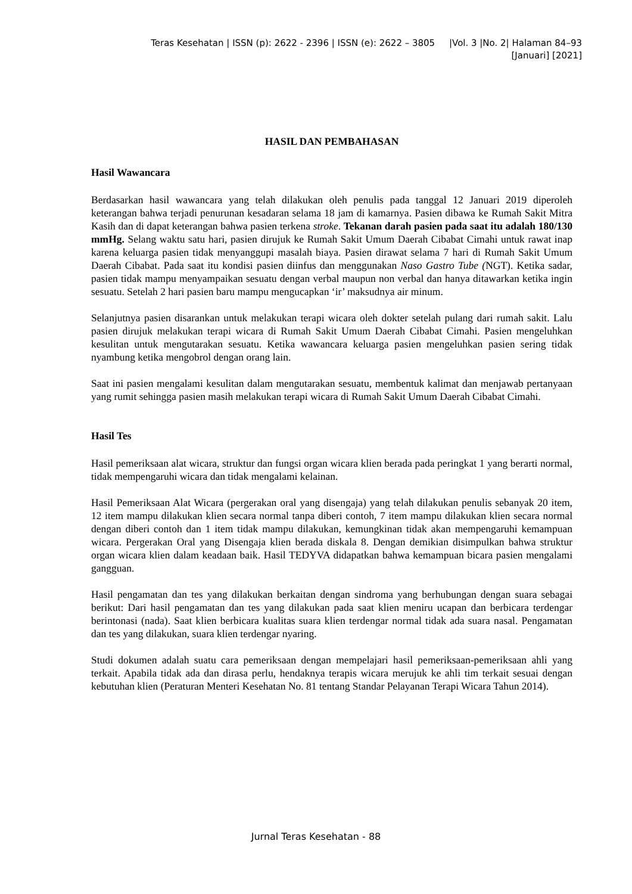Teras Kesehatan | ISSN (p): 2622 - 2396 | ISSN (e): 2622 – 3805 |Vol. 3 |No. 2| Halaman 84–93
[Januari] [2021]
HASIL DAN PEMBAHASAN
Hasil Wawancara
Berdasarkan hasil wawancara yang telah dilakukan oleh penulis pada tanggal 12 Januari 2019 diperoleh keterangan bahwa terjadi penurunan kesadaran selama 18 jam di kamarnya. Pasien dibawa ke Rumah Sakit Mitra Kasih dan di dapat keterangan bahwa pasien terkena stroke. Tekanan darah pasien pada saat itu adalah 180/130 mmHg. Selang waktu satu hari, pasien dirujuk ke Rumah Sakit Umum Daerah Cibabat Cimahi untuk rawat inap karena keluarga pasien tidak menyanggupi masalah biaya. Pasien dirawat selama 7 hari di Rumah Sakit Umum Daerah Cibabat. Pada saat itu kondisi pasien diinfus dan menggunakan Naso Gastro Tube (NGT). Ketika sadar, pasien tidak mampu menyampaikan sesuatu dengan verbal maupun non verbal dan hanya ditawarkan ketika ingin sesuatu. Setelah 2 hari pasien baru mampu mengucapkan ‘ir’ maksudnya air minum.
Selanjutnya pasien disarankan untuk melakukan terapi wicara oleh dokter setelah pulang dari rumah sakit. Lalu pasien dirujuk melakukan terapi wicara di Rumah Sakit Umum Daerah Cibabat Cimahi. Pasien mengeluhkan kesulitan untuk mengutarakan sesuatu. Ketika wawancara keluarga pasien mengeluhkan pasien sering tidak nyambung ketika mengobrol dengan orang lain.
Saat ini pasien mengalami kesulitan dalam mengutarakan sesuatu, membentuk kalimat dan menjawab pertanyaan yang rumit sehingga pasien masih melakukan terapi wicara di Rumah Sakit Umum Daerah Cibabat Cimahi.
Hasil Tes
Hasil pemeriksaan alat wicara, struktur dan fungsi organ wicara klien berada pada peringkat 1 yang berarti normal, tidak mempengaruhi wicara dan tidak mengalami kelainan.
Hasil Pemeriksaan Alat Wicara (pergerakan oral yang disengaja) yang telah dilakukan penulis sebanyak 20 item, 12 item mampu dilakukan klien secara normal tanpa diberi contoh, 7 item mampu dilakukan klien secara normal dengan diberi contoh dan 1 item tidak mampu dilakukan, kemungkinan tidak akan mempengaruhi kemampuan wicara. Pergerakan Oral yang Disengaja klien berada diskala 8. Dengan demikian disimpulkan bahwa struktur organ wicara klien dalam keadaan baik. Hasil TEDYVA didapatkan bahwa kemampuan bicara pasien mengalami gangguan.
Hasil pengamatan dan tes yang dilakukan berkaitan dengan sindroma yang berhubungan dengan suara sebagai berikut: Dari hasil pengamatan dan tes yang dilakukan pada saat klien meniru ucapan dan berbicara terdengar berintonasi (nada). Saat klien berbicara kualitas suara klien terdengar normal tidak ada suara nasal. Pengamatan dan tes yang dilakukan, suara klien terdengar nyaring.
Studi dokumen adalah suatu cara pemeriksaan dengan mempelajari hasil pemeriksaan-pemeriksaan ahli yang terkait. Apabila tidak ada dan dirasa perlu, hendaknya terapis wicara merujuk ke ahli tim terkait sesuai dengan kebutuhan klien (Peraturan Menteri Kesehatan No. 81 tentang Standar Pelayanan Terapi Wicara Tahun 2014).
Jurnal Teras Kesehatan - 88